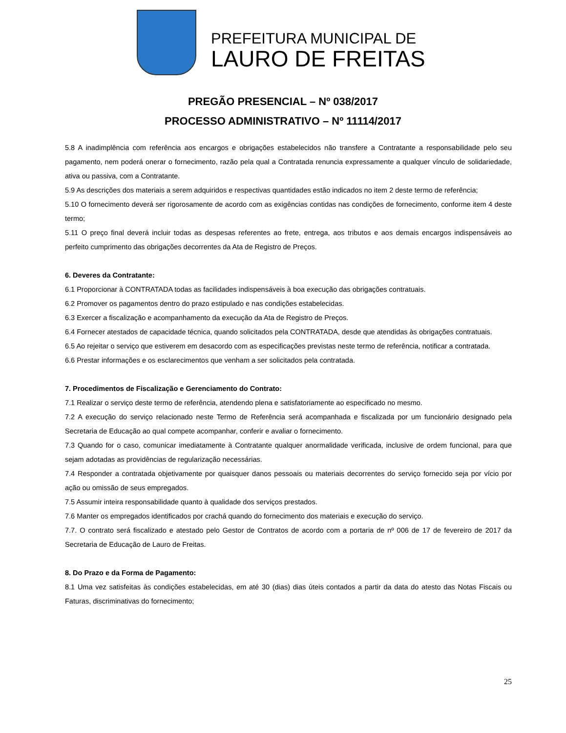PREFEITURA MUNICIPAL DE
LAURO DE FREITAS
PREGÃO PRESENCIAL – Nº 038/2017
PROCESSO ADMINISTRATIVO – Nº 11114/2017
5.8 A inadimplência com referência aos encargos e obrigações estabelecidos não transfere a Contratante a responsabilidade pelo seu pagamento, nem poderá onerar o fornecimento, razão pela qual a Contratada renuncia expressamente a qualquer vínculo de solidariedade, ativa ou passiva, com a Contratante.
5.9 As descrições dos materiais a serem adquiridos e respectivas quantidades estão indicados no item 2 deste termo de referência;
5.10 O fornecimento deverá ser rigorosamente de acordo com as exigências contidas nas condições de fornecimento, conforme item 4 deste termo;
5.11 O preço final deverá incluir todas as despesas referentes ao frete, entrega, aos tributos e aos demais encargos indispensáveis ao perfeito cumprimento das obrigações decorrentes da Ata de Registro de Preços.
6. Deveres da Contratante:
6.1 Proporcionar à CONTRATADA todas as facilidades indispensáveis à boa execução das obrigações contratuais.
6.2 Promover os pagamentos dentro do prazo estipulado e nas condições estabelecidas.
6.3 Exercer a fiscalização e acompanhamento da execução da Ata de Registro de Preços.
6.4 Fornecer atestados de capacidade técnica, quando solicitados pela CONTRATADA, desde que atendidas às obrigações contratuais.
6.5 Ao rejeitar o serviço que estiverem em desacordo com as especificações previstas neste termo de referência, notificar a contratada.
6.6 Prestar informações e os esclarecimentos que venham a ser solicitados pela contratada.
7. Procedimentos de Fiscalização e Gerenciamento do Contrato:
7.1 Realizar o serviço deste termo de referência, atendendo plena e satisfatoriamente ao especificado no mesmo.
7.2 A execução do serviço relacionado neste Termo de Referência será acompanhada e fiscalizada por um funcionário designado pela Secretaria de Educação ao qual compete acompanhar, conferir e avaliar o fornecimento.
7.3 Quando for o caso, comunicar imediatamente à Contratante qualquer anormalidade verificada, inclusive de ordem funcional, para que sejam adotadas as providências de regularização necessárias.
7.4 Responder a contratada objetivamente por quaisquer danos pessoais ou materiais decorrentes do serviço fornecido seja por vício por ação ou omissão de seus empregados.
7.5 Assumir inteira responsabilidade quanto à qualidade dos serviços prestados.
7.6 Manter os empregados identificados por crachá quando do fornecimento dos materiais e execução do serviço.
7.7. O contrato será fiscalizado e atestado pelo Gestor de Contratos de acordo com a portaria de nº 006 de 17 de fevereiro de 2017 da Secretaria de Educação de Lauro de Freitas.
8. Do Prazo e da Forma de Pagamento:
8.1 Uma vez satisfeitas às condições estabelecidas, em até 30 (dias) dias úteis contados a partir da data do atesto das Notas Fiscais ou Faturas, discriminativas do fornecimento;
25